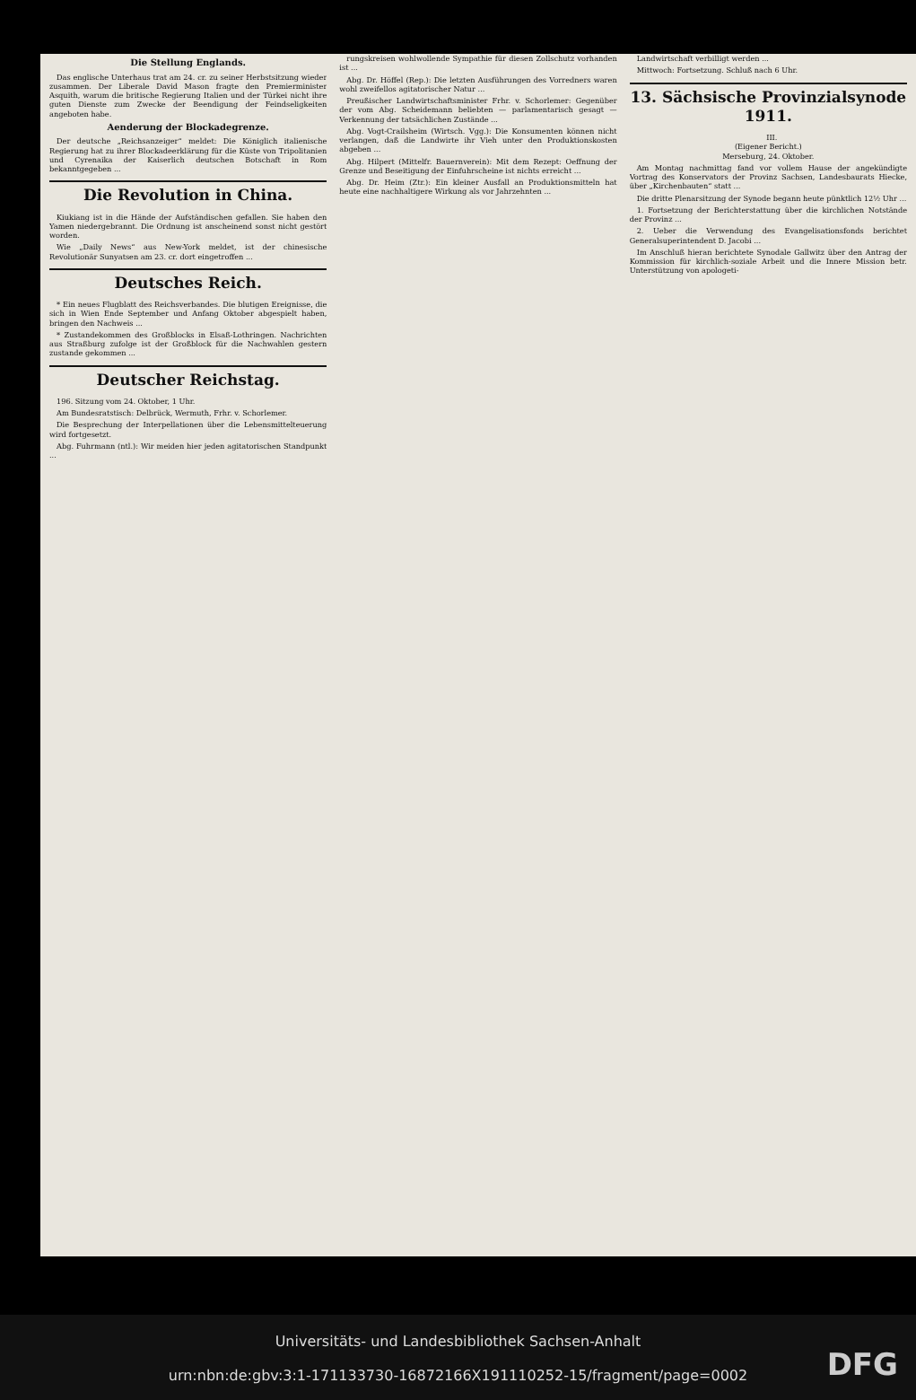Die Stellung Englands.
Das englische Unterhaus trat am 24. cr. zu seiner Herbstsitzung wieder zusammen. Der Liberale David Mason fragte den Premierminister Asquith, warum die britische Regierung Italien und der Türkei nicht ihre guten Dienste zum Zwecke der Beendigung der Feindseligkeiten angeboten habe.
Aenderung der Blockadegrenze.
Der deutsche „Reichsanzeiger“ meldet: Die Königlich italienische Regierung hat zu ihrer Blockadeerklärung für die Küste von Tripolitanien und Cyrenaika der Kaiserlich deutschen Botschaft in Rom bekanntgegeben ...
Die Revolution in China.
Kiukiang ist in die Hände der Aufständischen gefallen. Sie haben den Yamen niedergebrannt. Die Ordnung ist anscheinend sonst nicht gestört worden.
Wie „Daily News“ aus New-York meldet, ist der chinesische Revolutionär Sunyatsen am 23. cr. dort eingetroffen ...
Deutsches Reich.
* Ein neues Flugblatt des Reichsverbandes. Die blutigen Ereignisse, die sich in Wien Ende September und Anfang Oktober abgespielt haben, bringen den Nachweis ...
* Zustandekommen des Großblocks in Elsaß-Lothringen. Nachrichten aus Straßburg zufolge ist der Großblock für die Nachwahlen gestern zustande gekommen ...
Deutscher Reichstag.
196. Sitzung vom 24. Oktober, 1 Uhr.
Am Bundesratstisch: Delbrück, Wermuth, Frhr. v. Schorlemer.
Die Besprechung der Interpellationen über die Lebensmittelteuerung wird fortgesetzt.
Abg. Fuhrmann (ntl.): Wir meiden hier jeden agitatorischen Standpunkt ...
rungskreisen wohlwollende Sympathie für diesen Zollschutz vorhanden ist ...
Abg. Dr. Höffel (Rep.): Die letzten Ausführungen des Vorredners waren wohl zweifellos agitatorischer Natur ...
Preußischer Landwirtschaftsminister Frhr. v. Schorlemer: Gegenüber der vom Abg. Scheidemann beliebten — parlamentarisch gesagt — Verkennung der tatsächlichen Zustände ...
Abg. Vogt-Crailsheim (Wirtsch. Vgg.): Die Konsumenten können nicht verlangen, daß die Landwirte ihr Vieh unter den Produktionskosten abgeben ...
Abg. Hilpert (Mittelfr. Bauernverein): Mit dem Rezept: Oeffnung der Grenze und Beseitigung der Einfuhrscheine ist nichts erreicht ...
Abg. Dr. Heim (Ztr.): Ein kleiner Ausfall an Produktionsmitteln hat heute eine nachhaltigere Wirkung als vor Jahrzehnten ...
Landwirtschaft verbilligt werden ...
Mittwoch: Fortsetzung. Schluß nach 6 Uhr.
13. Sächsische Provinzialsynode 1911.
III.
(Eigener Bericht.)
Merseburg, 24. Oktober.
Am Montag nachmittag fand vor vollem Hause der angekündigte Vortrag des Konservators der Provinz Sachsen, Landesbaurats Hiecke, über „Kirchenbauten“ statt ...
Die dritte Plenarsitzung der Synode begann heute pünktlich 12½ Uhr ...
1. Fortsetzung der Berichterstattung über die kirchlichen Notstände der Provinz ...
2. Ueber die Verwendung des Evangelisationsfonds berichtet Generalsuperintendent D. Jacobi ...
Im Anschluß hieran berichtete Synodale Gallwitz über den Antrag der Kommission für kirchlich-soziale Arbeit und die Innere Mission betr. Unterstützung von apologeti-
Universitäts- und Landesbibliothek Sachsen-Anhalt
urn:nbn:de:gbv:3:1-171133730-16872166X191110252-15/fragment/page=0002
DFG